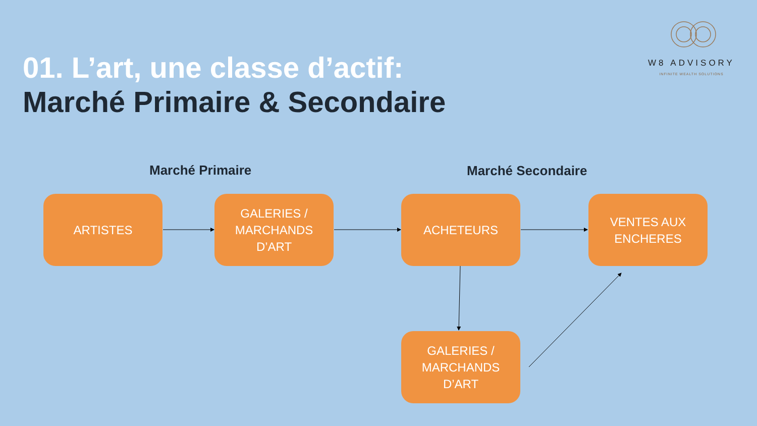W8 ADVISORY
INFINITE WEALTH SOLUTIONS
01. L’art, une classe d’actif:
Marché Primaire & Secondaire
Marché Primaire Marché Secondaire
ARTISTES
GALERIES /
MARCHANDS
D’ART
ACHETEURS
VENTES AUX
ENCHERES
GALERIES /
MARCHANDS
D’ART